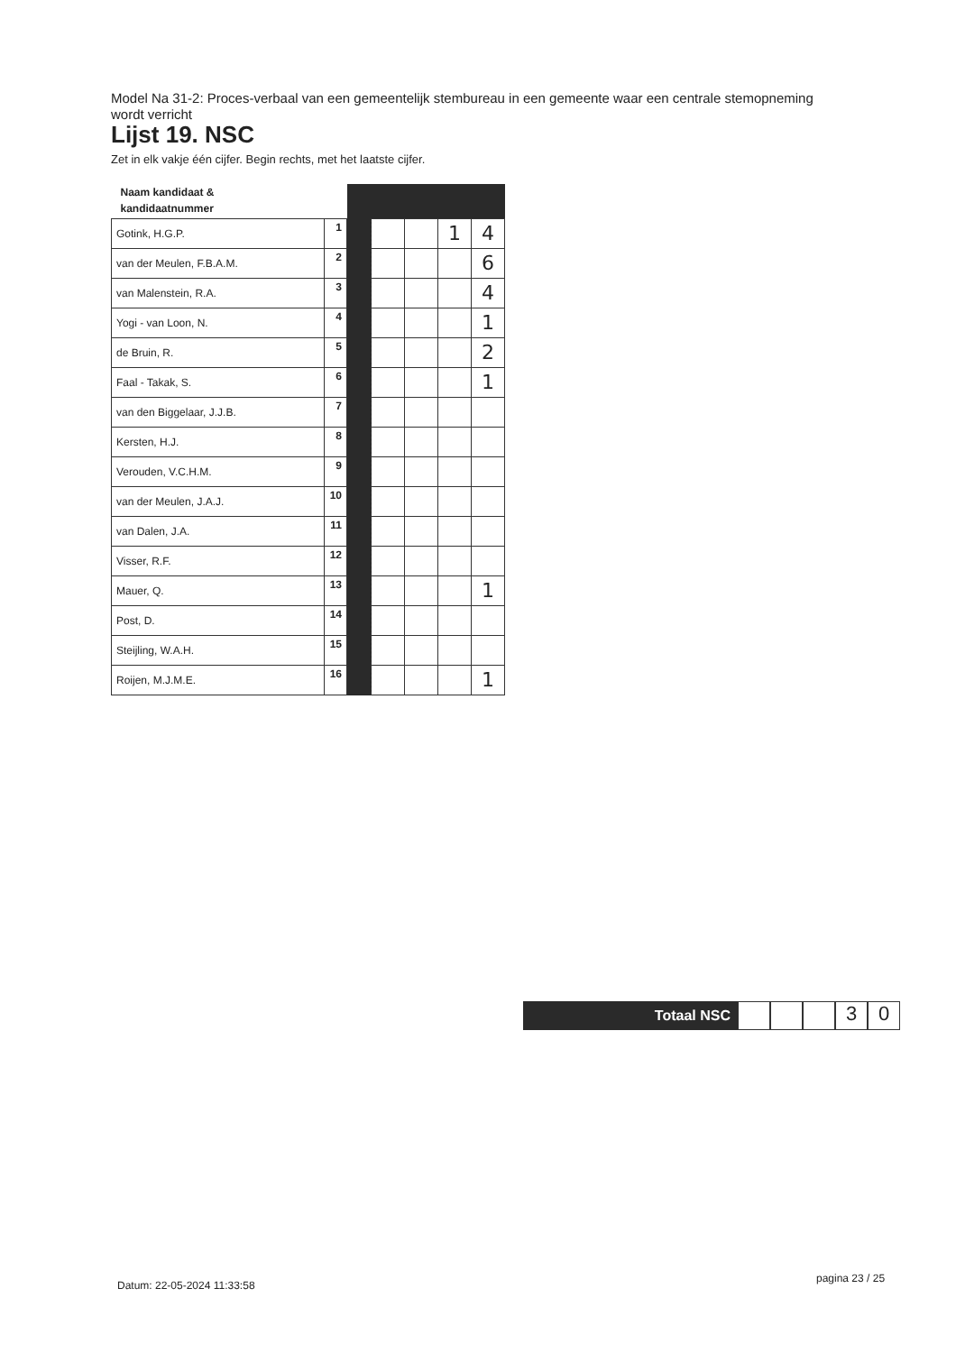Model Na 31-2: Proces-verbaal van een gemeentelijk stembureau in een gemeente waar een centrale stemopneming wordt verricht
Lijst 19. NSC
Zet in elk vakje één cijfer. Begin rechts, met het laatste cijfer.
| Naam kandidaat & kandidaatnummer | | | | | | |
| Gotink, H.G.P. | 1 | | | | 1 | 4 |
| van der Meulen, F.B.A.M. | 2 | | | | | 6 |
| van Malenstein, R.A. | 3 | | | | | 4 |
| Yogi - van Loon, N. | 4 | | | | | 1 |
| de Bruin, R. | 5 | | | | | 2 |
| Faal - Takak, S. | 6 | | | | | 1 |
| van den Biggelaar, J.J.B. | 7 | | | | | |
| Kersten, H.J. | 8 | | | | | |
| Verouden, V.C.H.M. | 9 | | | | | |
| van der Meulen, J.A.J. | 10 | | | | | |
| van Dalen, J.A. | 11 | | | | | |
| Visser, R.F. | 12 | | | | | |
| Mauer, Q. | 13 | | | | | 1 |
| Post, D. | 14 | | | | | |
| Steijling, W.A.H. | 15 | | | | | |
| Roijen, M.J.M.E. | 16 | | | | | 1 |
Totaal NSC
3 0
Datum: 22-05-2024 11:33:58
pagina 23 / 25